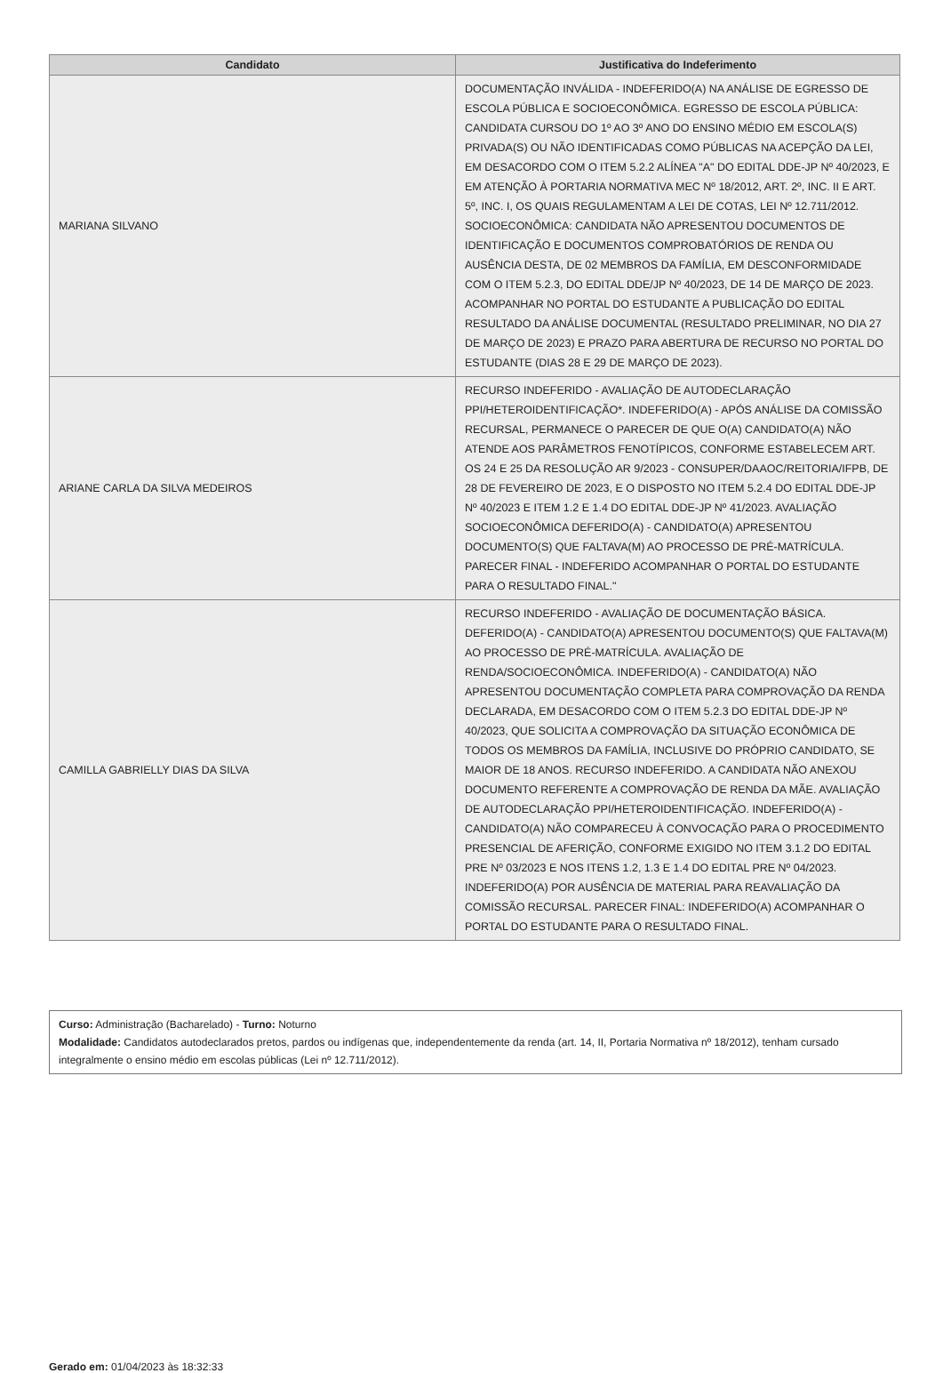| Candidato | Justificativa do Indeferimento |
| --- | --- |
| MARIANA SILVANO | DOCUMENTAÇÃO INVÁLIDA - INDEFERIDO(A) NA ANÁLISE DE EGRESSO DE ESCOLA PÚBLICA E SOCIOECONÔMICA. EGRESSO DE ESCOLA PÚBLICA: CANDIDATA CURSOU DO 1º AO 3º ANO DO ENSINO MÉDIO EM ESCOLA(S) PRIVADA(S) OU NÃO IDENTIFICADAS COMO PÚBLICAS NA ACEPÇÃO DA LEI, EM DESACORDO COM O ITEM 5.2.2 ALÍNEA "A" DO EDITAL DDE-JP Nº 40/2023, E EM ATENÇÃO À PORTARIA NORMATIVA MEC Nº 18/2012, ART. 2º, INC. II E ART. 5º, INC. I, OS QUAIS REGULAMENTAM A LEI DE COTAS, LEI Nº 12.711/2012. SOCIOECONÔMICA: CANDIDATA NÃO APRESENTOU DOCUMENTOS DE IDENTIFICAÇÃO E DOCUMENTOS COMPROBATÓRIOS DE RENDA OU AUSÊNCIA DESTA, DE 02 MEMBROS DA FAMÍLIA, EM DESCONFORMIDADE COM O ITEM 5.2.3, DO EDITAL DDE/JP Nº 40/2023, DE 14 DE MARÇO DE 2023. ACOMPANHAR NO PORTAL DO ESTUDANTE A PUBLICAÇÃO DO EDITAL RESULTADO DA ANÁLISE DOCUMENTAL (RESULTADO PRELIMINAR, NO DIA 27 DE MARÇO DE 2023) E PRAZO PARA ABERTURA DE RECURSO NO PORTAL DO ESTUDANTE (DIAS 28 E 29 DE MARÇO DE 2023). |
| ARIANE CARLA DA SILVA MEDEIROS | RECURSO INDEFERIDO - AVALIAÇÃO DE AUTODECLARAÇÃO PPI/HETEROIDENTIFICAÇÃO*. INDEFERIDO(A) - APÓS ANÁLISE DA COMISSÃO RECURSAL, PERMANECE O PARECER DE QUE O(A) CANDIDATO(A) NÃO ATENDE AOS PARÂMETROS FENOTÍPICOS, CONFORME ESTABELECEM ART. OS 24 E 25 DA RESOLUÇÃO AR 9/2023 - CONSUPER/DAAOC/REITORIA/IFPB, DE 28 DE FEVEREIRO DE 2023, E O DISPOSTO NO ITEM 5.2.4 DO EDITAL DDE-JP Nº 40/2023 E ITEM 1.2 E 1.4 DO EDITAL DDE-JP Nº 41/2023. AVALIAÇÃO SOCIOECONÔMICA DEFERIDO(A) - CANDIDATO(A) APRESENTOU DOCUMENTO(S) QUE FALTAVA(M) AO PROCESSO DE PRÉ-MATRÍCULA. PARECER FINAL - INDEFERIDO ACOMPANHAR O PORTAL DO ESTUDANTE PARA O RESULTADO FINAL." |
| CAMILLA GABRIELLY DIAS DA SILVA | RECURSO INDEFERIDO - AVALIAÇÃO DE DOCUMENTAÇÃO BÁSICA. DEFERIDO(A) - CANDIDATO(A) APRESENTOU DOCUMENTO(S) QUE FALTAVA(M) AO PROCESSO DE PRÉ-MATRÍCULA. AVALIAÇÃO DE RENDA/SOCIOECONÔMICA. INDEFERIDO(A) - CANDIDATO(A) NÃO APRESENTOU DOCUMENTAÇÃO COMPLETA PARA COMPROVAÇÃO DA RENDA DECLARADA, EM DESACORDO COM O ITEM 5.2.3 DO EDITAL DDE-JP Nº 40/2023, QUE SOLICITA A COMPROVAÇÃO DA SITUAÇÃO ECONÔMICA DE TODOS OS MEMBROS DA FAMÍLIA, INCLUSIVE DO PRÓPRIO CANDIDATO, SE MAIOR DE 18 ANOS. RECURSO INDEFERIDO. A CANDIDATA NÃO ANEXOU DOCUMENTO REFERENTE A COMPROVAÇÃO DE RENDA DA MÃE. AVALIAÇÃO DE AUTODECLARAÇÃO PPI/HETEROIDENTIFICAÇÃO. INDEFERIDO(A) - CANDIDATO(A) NÃO COMPARECEU À CONVOCAÇÃO PARA O PROCEDIMENTO PRESENCIAL DE AFERIÇÃO, CONFORME EXIGIDO NO ITEM 3.1.2 DO EDITAL PRE Nº 03/2023 E NOS ITENS 1.2, 1.3 E 1.4 DO EDITAL PRE Nº 04/2023. INDEFERIDO(A) POR AUSÊNCIA DE MATERIAL PARA REAVALIAÇÃO DA COMISSÃO RECURSAL. PARECER FINAL: INDEFERIDO(A) ACOMPANHAR O PORTAL DO ESTUDANTE PARA O RESULTADO FINAL. |
Curso: Administração (Bacharelado) - Turno: Noturno
Modalidade: Candidatos autodeclarados pretos, pardos ou indígenas que, independentemente da renda (art. 14, II, Portaria Normativa nº 18/2012), tenham cursado integralmente o ensino médio em escolas públicas (Lei nº 12.711/2012).
Gerado em: 01/04/2023 às 18:32:33